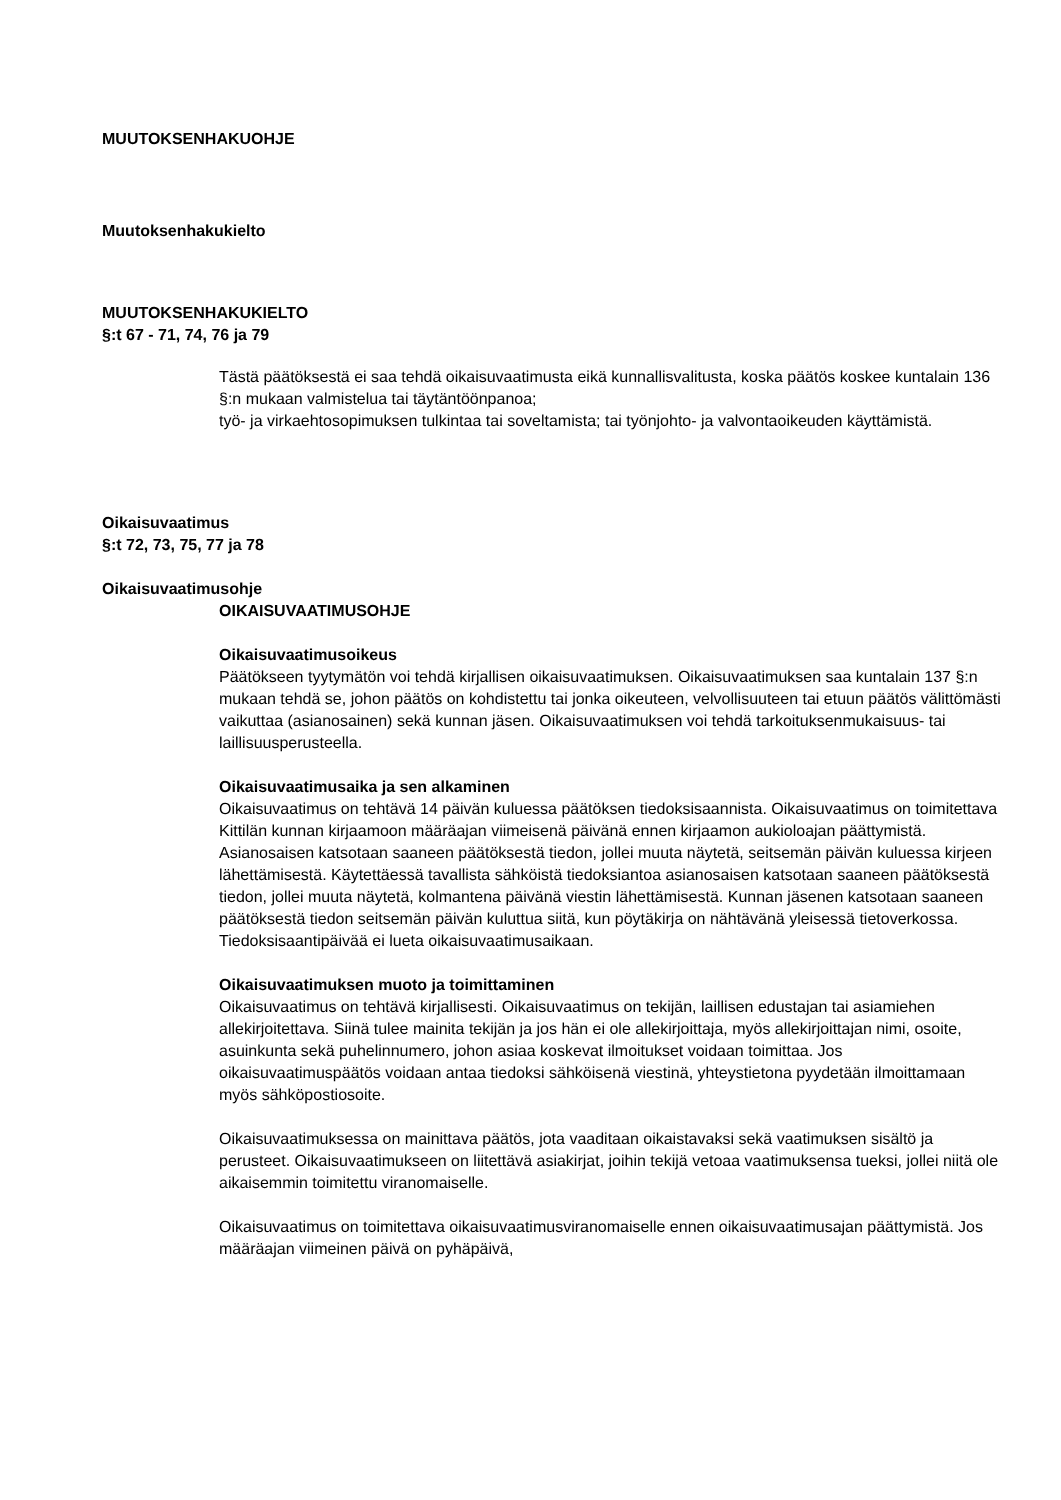MUUTOKSENHAKUOHJE
Muutoksenhakukielto
MUUTOKSENHAKUKIELTO
§:t 67 - 71, 74, 76 ja 79
Tästä päätöksestä ei saa tehdä oikaisuvaatimusta eikä kunnallisvalitusta, koska päätös koskee kuntalain 136 §:n mukaan valmistelua tai täytäntöönpanoa;
työ- ja virkaehtosopimuksen tulkintaa tai soveltamista; tai työnjohto- ja valvontaoikeuden käyttämistä.
Oikaisuvaatimus
§:t 72, 73, 75, 77 ja 78
Oikaisuvaatimusohje
OIKAISUVAATIMUSOHJE
Oikaisuvaatimusoikeus
Päätökseen tyytymätön voi tehdä kirjallisen oikaisuvaatimuksen. Oikaisuvaatimuksen saa kuntalain 137 §:n mukaan tehdä se, johon päätös on kohdistettu tai jonka oikeuteen, velvollisuuteen tai etuun päätös välittömästi vaikuttaa (asianosainen) sekä kunnan jäsen. Oikaisuvaatimuksen voi tehdä tarkoituksenmukaisuus- tai laillisuusperusteella.
Oikaisuvaatimusaika ja sen alkaminen
Oikaisuvaatimus on tehtävä 14 päivän kuluessa päätöksen tiedoksisaannista. Oikaisuvaatimus on toimitettava Kittilän kunnan kirjaamoon määräajan viimeisenä päivänä ennen kirjaamon aukioloajan päättymistä. Asianosaisen katsotaan saaneen päätöksestä tiedon, jollei muuta näytetä, seitsemän päivän kuluessa kirjeen lähettämisestä. Käytettäessä tavallista sähköistä tiedoksiantoa asianosaisen katsotaan saaneen päätöksestä tiedon, jollei muuta näytetä, kolmantena päivänä viestin lähettämisestä. Kunnan jäsenen katsotaan saaneen päätöksestä tiedon seitsemän päivän kuluttua siitä, kun pöytäkirja on nähtävänä yleisessä tietoverkossa. Tiedoksisaantipäivää ei lueta oikaisuvaatimusaikaan.
Oikaisuvaatimuksen muoto ja toimittaminen
Oikaisuvaatimus on tehtävä kirjallisesti. Oikaisuvaatimus on tekijän, laillisen edustajan tai asiamiehen allekirjoitettava. Siinä tulee mainita tekijän ja jos hän ei ole allekirjoittaja, myös allekirjoittajan nimi, osoite, asuinkunta sekä puhelinnumero, johon asiaa koskevat ilmoitukset voidaan toimittaa. Jos oikaisuvaatimuspäätös voidaan antaa tiedoksi sähköisenä viestinä, yhteystietona pyydetään ilmoittamaan myös sähköpostiosoite.
Oikaisuvaatimuksessa on mainittava päätös, jota vaaditaan oikaistavaksi sekä vaatimuksen sisältö ja perusteet. Oikaisuvaatimukseen on liitettävä asiakirjat, joihin tekijä vetoaa vaatimuksensa tueksi, jollei niitä ole aikaisemmin toimitettu viranomaiselle.
Oikaisuvaatimus on toimitettava oikaisuvaatimusviranomaiselle ennen oikaisuvaatimusajan päättymistä. Jos määräajan viimeinen päivä on pyhäpäivä,